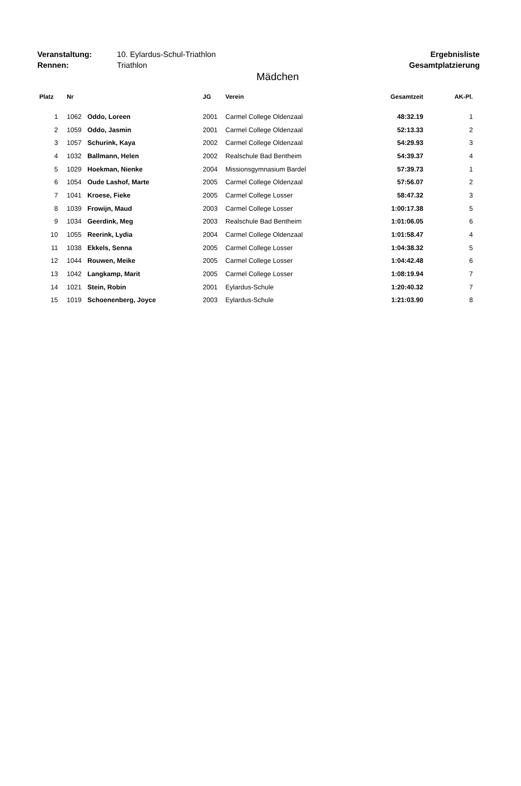Veranstaltung: 10. Eylardus-Schul-Triathlon Rennen: Triathlon
Ergebnisliste
Gesamtplatzierung
Mädchen
| Platz | Nr | | JG | Verein | Gesamtzeit | AK-Pl. |
| --- | --- | --- | --- | --- | --- | --- |
| 1 | 1062 | Oddo, Loreen | 2001 | Carmel College Oldenzaal | 48:32.19 | 1 |
| 2 | 1059 | Oddo, Jasmin | 2001 | Carmel College Oldenzaal | 52:13.33 | 2 |
| 3 | 1057 | Schurink, Kaya | 2002 | Carmel College Oldenzaal | 54:29.93 | 3 |
| 4 | 1032 | Ballmann, Helen | 2002 | Realschule Bad Bentheim | 54:39.37 | 4 |
| 5 | 1029 | Hoekman, Nienke | 2004 | Missionsgymnasium Bardel | 57:39.73 | 1 |
| 6 | 1054 | Oude Lashof, Marte | 2005 | Carmel College Oldenzaal | 57:56.07 | 2 |
| 7 | 1041 | Kroese, Fieke | 2005 | Carmel College Losser | 58:47.32 | 3 |
| 8 | 1039 | Frowijn, Maud | 2003 | Carmel College Losser | 1:00:17.38 | 5 |
| 9 | 1034 | Geerdink, Meg | 2003 | Realschule Bad Bentheim | 1:01:06.05 | 6 |
| 10 | 1055 | Reerink, Lydia | 2004 | Carmel College Oldenzaal | 1:01:58.47 | 4 |
| 11 | 1038 | Ekkels, Senna | 2005 | Carmel College Losser | 1:04:38.32 | 5 |
| 12 | 1044 | Rouwen, Meike | 2005 | Carmel College Losser | 1:04:42.48 | 6 |
| 13 | 1042 | Langkamp, Marit | 2005 | Carmel College Losser | 1:08:19.94 | 7 |
| 14 | 1021 | Stein, Robin | 2001 | Eylardus-Schule | 1:20:40.32 | 7 |
| 15 | 1019 | Schoenenberg, Joyce | 2003 | Eylardus-Schule | 1:21:03.90 | 8 |